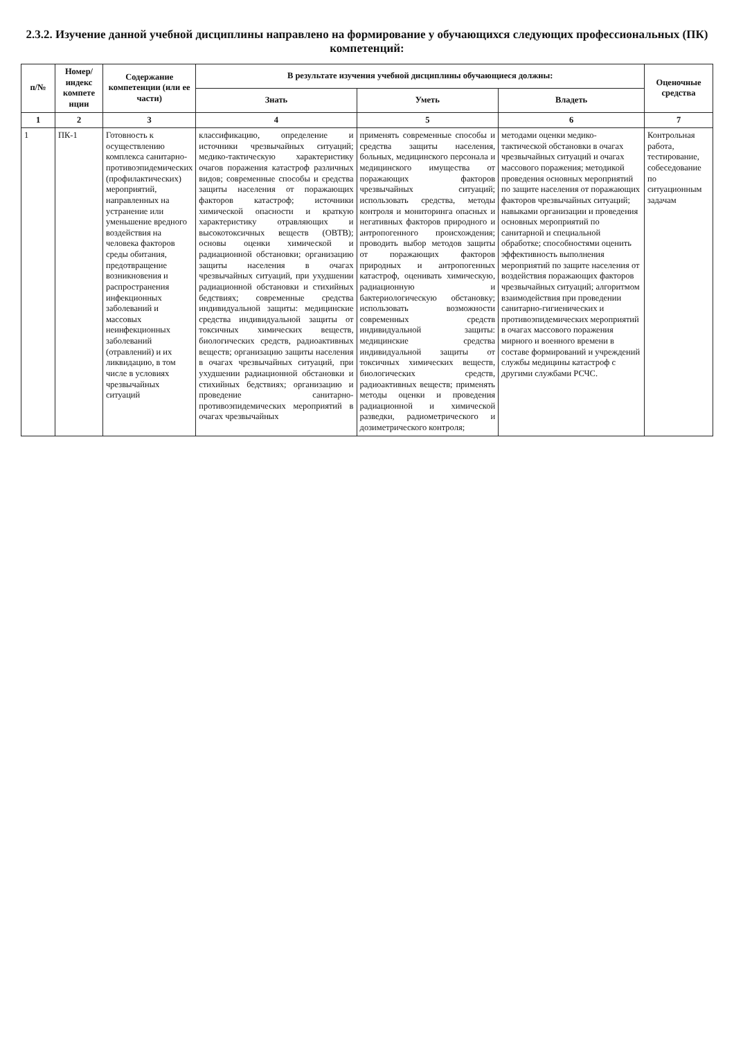2.3.2. Изучение данной учебной дисциплины направлено на формирование у обучающихся следующих профессиональных (ПК) компетенций:
| п/№ | Номер/ индекс компете нции | Содержание компетенции (или ее части) | В результате изучения учебной дисциплины обучающиеся должны: | | | Оценочные средства |
| --- | --- | --- | --- | --- | --- | --- |
| | | | Знать | Уметь | Владеть | |
| 1 | 2 | 3 | 4 | 5 | 6 | 7 |
| 1 | ПК-1 | Готовность к осуществлению комплекса санитарно-противоэпидемических (профилактических) мероприятий, направленных на устранение или уменьшение вредного воздействия на человека факторов среды обитания, предотвращение возникновения и распространения инфекционных заболеваний и массовых неинфекционных заболеваний (отравлений) и их ликвидацию, в том числе в условиях чрезвычайных ситуаций | классификацию, определение и источники чрезвычайных ситуаций; медико-тактическую характеристику очагов поражения катастроф различных видов; современные способы и средства защиты населения от поражающих факторов катастроф; источники химической опасности и краткую характеристику отравляющих и высокотоксичных веществ (ОВТВ); основы оценки химической и радиационной обстановки; организацию защиты населения в очагах чрезвычайных ситуаций, при ухудшении радиационной обстановки и стихийных бедствиях; современные средства индивидуальной защиты: медицинские средства индивидуальной защиты от токсичных химических веществ, биологических средств, радиоактивных веществ; организацию защиты населения в очагах чрезвычайных ситуаций, при ухудшении радиационной обстановки и стихийных бедствиях; организацию и проведение санитарно-противоэпидемических мероприятий в очагах чрезвычайных | применять современные способы и средства защиты населения, больных, медицинского персонала и медицинского имущества от поражающих факторов чрезвычайных ситуаций; использовать средства, методы контроля и мониторинга опасных и негативных факторов природного и антропогенного происхождения; проводить выбор методов защиты от поражающих факторов природных и антропогенных катастроф, оценивать химическую, радиационную и бактериологическую обстановку; использовать возможности современных средств индивидуальной защиты: медицинские средства индивидуальной защиты от токсичных химических веществ, биологических средств, радиоактивных веществ; применять методы оценки и проведения радиационной и химической разведки, радиометрического и дозиметрического контроля; | методами оценки медико-тактической обстановки в очагах чрезвычайных ситуаций и очагах массового поражения; методикой проведения основных мероприятий по защите населения от поражающих факторов чрезвычайных ситуаций; навыками организации и проведения основных мероприятий по санитарной и специальной обработке; способностями оценить эффективность выполнения мероприятий по защите населения от воздействия поражающих факторов чрезвычайных ситуаций; алгоритмом взаимодействия при проведении санитарно-гигиенических и противоэпидемических мероприятий в очагах массового поражения мирного и военного времени в составе формирований и учреждений службы медицины катастроф с другими службами РСЧС. | Контрольная работа, тестирование, собеседование по ситуационным задачам |